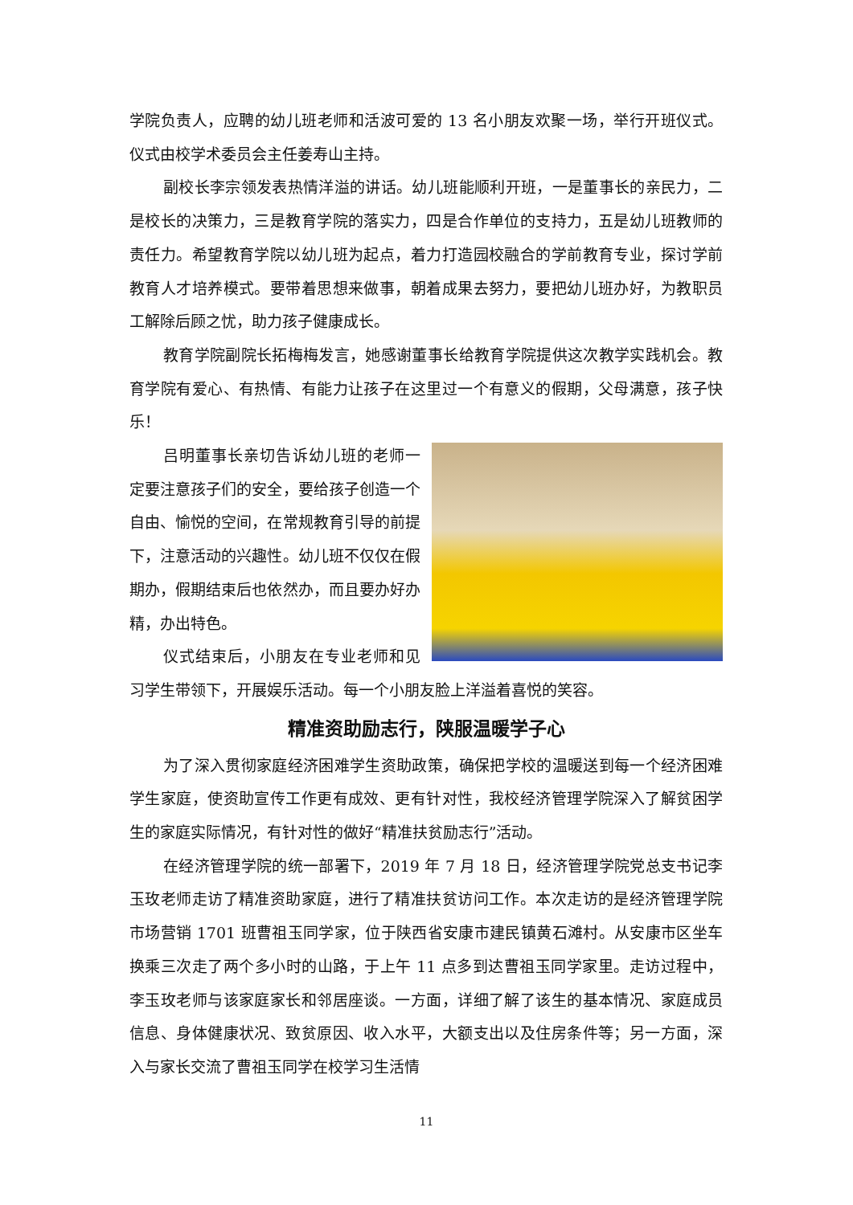学院负责人，应聘的幼儿班老师和活波可爱的 13 名小朋友欢聚一场，举行开班仪式。仪式由校学术委员会主任姜寿山主持。
副校长李宗领发表热情洋溢的讲话。幼儿班能顺利开班，一是董事长的亲民力，二是校长的决策力，三是教育学院的落实力，四是合作单位的支持力，五是幼儿班教师的责任力。希望教育学院以幼儿班为起点，着力打造园校融合的学前教育专业，探讨学前教育人才培养模式。要带着思想来做事，朝着成果去努力，要把幼儿班办好，为教职员工解除后顾之忧，助力孩子健康成长。
教育学院副院长拓梅梅发言，她感谢董事长给教育学院提供这次教学实践机会。教育学院有爱心、有热情、有能力让孩子在这里过一个有意义的假期，父母满意，孩子快乐！
吕明董事长亲切告诉幼儿班的老师一定要注意孩子们的安全，要给孩子创造一个自由、愉悦的空间，在常规教育引导的前提下，注意活动的兴趣性。幼儿班不仅仅在假期办，假期结束后也依然办，而且要办好办精，办出特色。
仪式结束后，小朋友在专业老师和见习学生带领下，开展娱乐活动。每一个小朋友脸上洋溢着喜悦的笑容。
精准资助励志行，陕服温暖学子心
为了深入贯彻家庭经济困难学生资助政策，确保把学校的温暖送到每一个经济困难学生家庭，使资助宣传工作更有成效、更有针对性，我校经济管理学院深入了解贫困学生的家庭实际情况，有针对性的做好“精准扶贫励志行”活动。
在经济管理学院的统一部署下，2019 年 7 月 18 日，经济管理学院党总支书记李玉玫老师走访了精准资助家庭，进行了精准扶贫访问工作。本次走访的是经济管理学院市场营销 1701 班曹祖玉同学家，位于陕西省安康市建民镇黄石滩村。从安康市区坐车换乘三次走了两个多小时的山路，于上午 11 点多到达曹祖玉同学家里。走访过程中，李玉玫老师与该家庭家长和邻居座谈。一方面，详细了解了该生的基本情况、家庭成员信息、身体健康状况、致贫原因、收入水平，大额支出以及住房条件等；另一方面，深入与家长交流了曹祖玉同学在校学习生活情
11